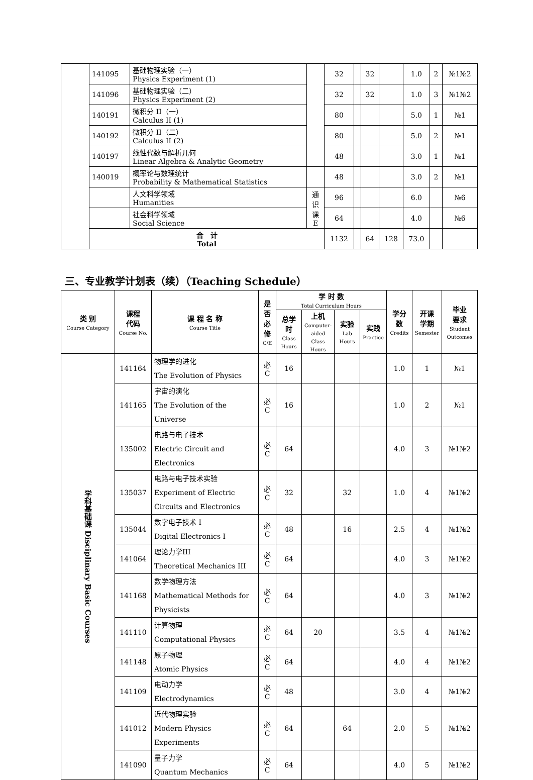| | 141095 | 基础物理实验（一） Physics Experiment (1) | | 32 | | 32 | | 1.0 | 2 | №1№2 |
| | 141096 | 基础物理实验（二） Physics Experiment (2) | | 32 | | 32 | | 1.0 | 3 | №1№2 |
| | 140191 | 微积分 II（一） Calculus II (1) | | 80 | | | | 5.0 | 1 | №1 |
| | 140192 | 微积分 II（二） Calculus II (2) | | 80 | | | | 5.0 | 2 | №1 |
| | 140197 | 线性代数与解析几何 Linear Algebra & Analytic Geometry | | 48 | | | | 3.0 | 1 | №1 |
| | 140019 | 概率论与数理统计 Probability & Mathematical Statistics | | 48 | | | | 3.0 | 2 | №1 |
| | | 人文科学领域 Humanities | 通 识 课 E | 96 | | | | 6.0 | | №6 |
| | | 社会科学领域 Social Science | | 64 | | | | 4.0 | | №6 |
| | 合 计 Total | | | 1132 | | 64 | 128 | 73.0 | | |
三、专业教学计划表（续）（Teaching Schedule）
| 类 别 Course Category | 课程 代码 Course No. | 课 程 名 称 Course Title | 是 否 必 修 C/E | 学 时 数 Total Curriculum Hours | | | | 学分 数 Credits | 开课 学期 Semester | 毕业 要求 Student Outcomes |
| --- | --- | --- | --- | --- | --- | --- | --- | --- | --- | --- |
| | | | | 总学时 Class Hours | 上机 Computer-aided Class Hours | 实验 Lab Hours | 实践 Practice | | | |
| 学科基础课 Disciplinary Basic Courses | 141164 | 物理学的进化 The Evolution of Physics | 必 C | 16 | | | | 1.0 | 1 | №1 |
| | 141165 | 宇宙的演化 The Evolution of the Universe | 必 C | 16 | | | | 1.0 | 2 | №1 |
| | 135002 | 电路与电子技术 Electric Circuit and Electronics | 必 C | 64 | | | | 4.0 | 3 | №1№2 |
| | 135037 | 电路与电子技术实验 Experiment of Electric Circuits and Electronics | 必 C | 32 | | 32 | | 1.0 | 4 | №1№2 |
| | 135044 | 数字电子技术 I Digital Electronics I | 必 C | 48 | | 16 | | 2.5 | 4 | №1№2 |
| | 141064 | 理论力学III Theoretical Mechanics III | 必 C | 64 | | | | 4.0 | 3 | №1№2 |
| | 141168 | 数学物理方法 Mathematical Methods for Physicists | 必 C | 64 | | | | 4.0 | 3 | №1№2 |
| | 141110 | 计算物理 Computational Physics | 必 C | 64 | 20 | | | 3.5 | 4 | №1№2 |
| | 141148 | 原子物理 Atomic Physics | 必 C | 64 | | | | 4.0 | 4 | №1№2 |
| | 141109 | 电动力学 Electrodynamics | 必 C | 48 | | | | 3.0 | 4 | №1№2 |
| | 141012 | 近代物理实验 Modern Physics Experiments | 必 C | 64 | | 64 | | 2.0 | 5 | №1№2 |
| | 141090 | 量子力学 Quantum Mechanics | 必 C | 64 | | | | 4.0 | 5 | №1№2 |